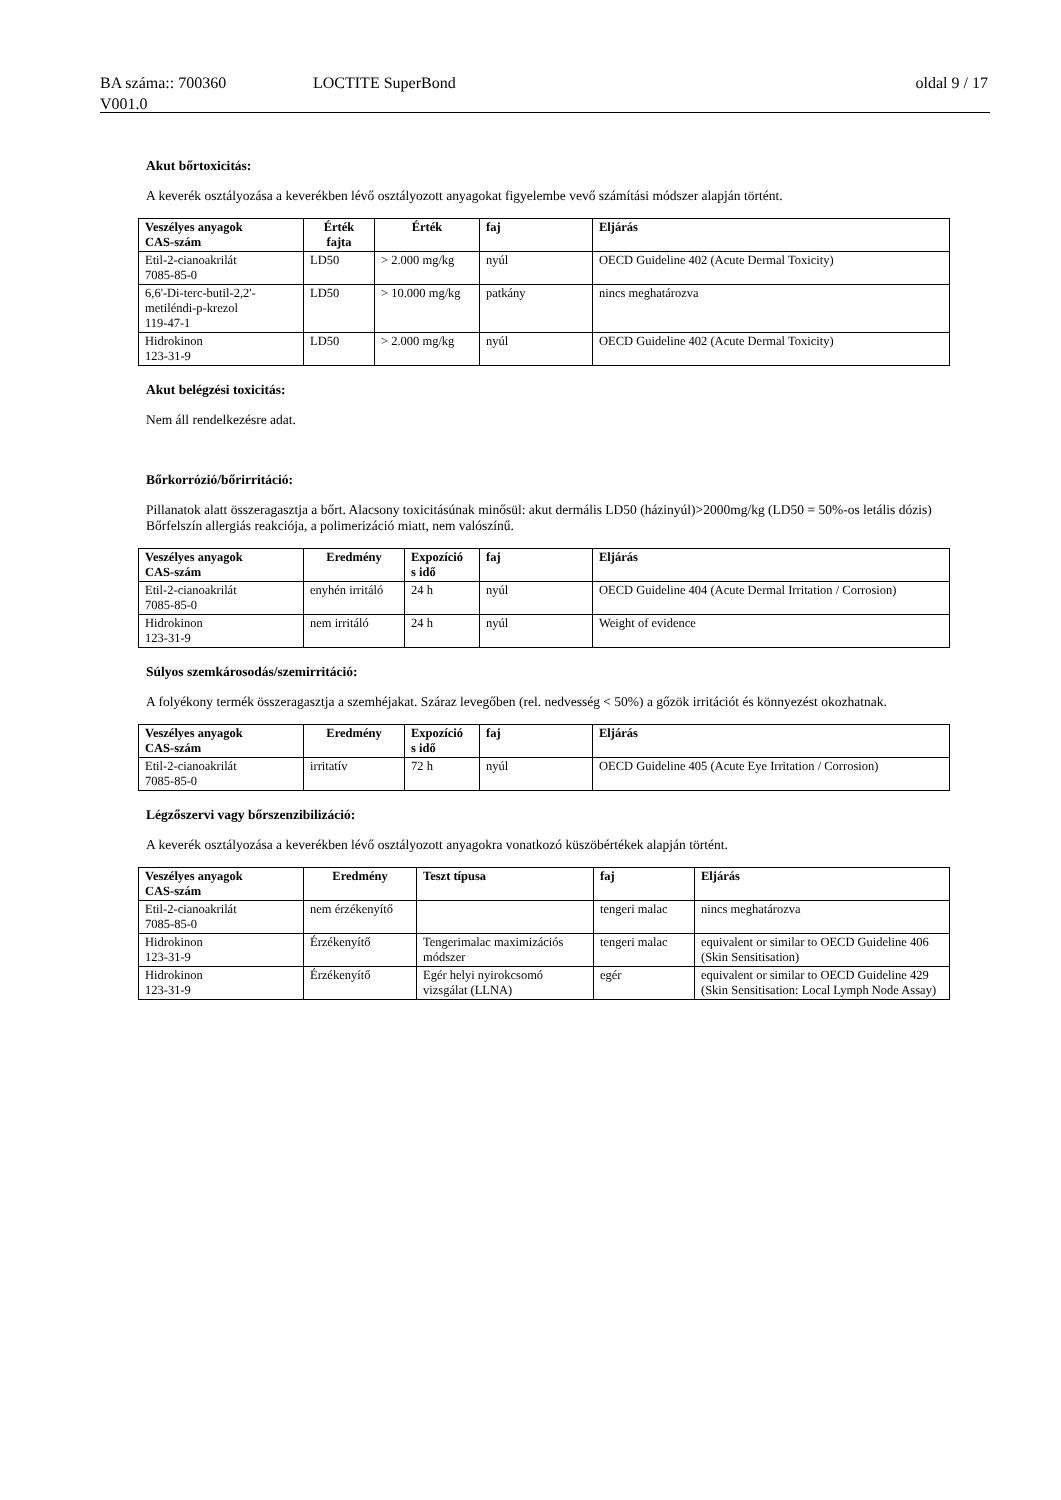BA száma:: 700360 LOCTITE SuperBond oldal 9 / 17
V001.0
Akut bőrtoxicitás:
A keverék osztályozása a keverékben lévő osztályozott anyagokat figyelembe vevő számítási módszer alapján történt.
| Veszélyes anyagok CAS-szám | Érték fajta | Érték | faj | Eljárás |
| --- | --- | --- | --- | --- |
| Etil-2-cianoakrilát 7085-85-0 | LD50 | > 2.000 mg/kg | nyúl | OECD Guideline 402 (Acute Dermal Toxicity) |
| 6,6'-Di-terc-butil-2,2'- metiléndi-p-krezol 119-47-1 | LD50 | > 10.000 mg/kg | patkány | nincs meghatározva |
| Hidrokinon 123-31-9 | LD50 | > 2.000 mg/kg | nyúl | OECD Guideline 402 (Acute Dermal Toxicity) |
Akut belégzési toxicitás:
Nem áll rendelkezésre adat.
Bőrkorrózió/bőrirritáció:
Pillanatok alatt összeragasztja a bőrt. Alacsony toxicitásúnak minősül: akut dermális LD50 (házinyúl)>2000mg/kg (LD50 = 50%-os letális dózis)
Bőrfelszín allergiás reakciója, a polimerizáció miatt, nem valószínű.
| Veszélyes anyagok CAS-szám | Eredmény | Expozíció s idő | faj | Eljárás |
| --- | --- | --- | --- | --- |
| Etil-2-cianoakrilát 7085-85-0 | enyhén irritáló | 24 h | nyúl | OECD Guideline 404 (Acute Dermal Irritation / Corrosion) |
| Hidrokinon 123-31-9 | nem irritáló | 24 h | nyúl | Weight of evidence |
Súlyos szemkárosodás/szemirritáció:
A folyékony termék összeragasztja a szemhéjakat. Száraz levegőben (rel. nedvesség < 50%) a gőzök irritációt és könnyezést okozhatnak.
| Veszélyes anyagok CAS-szám | Eredmény | Expozíció s idő | faj | Eljárás |
| --- | --- | --- | --- | --- |
| Etil-2-cianoakrilát 7085-85-0 | irritatív | 72 h | nyúl | OECD Guideline 405 (Acute Eye Irritation / Corrosion) |
Légzőszervi vagy bőrszenzibilizáció:
A keverék osztályozása a keverékben lévő osztályozott anyagokra vonatkozó küszöbértékek alapján történt.
| Veszélyes anyagok CAS-szám | Eredmény | Teszt típusa | faj | Eljárás |
| --- | --- | --- | --- | --- |
| Etil-2-cianoakrilát 7085-85-0 | nem érzékenyítő | | tengeri malac | nincs meghatározva |
| Hidrokinon 123-31-9 | Érzékenyítő | Tengerimalac maximizációs módszer | tengeri malac | equivalent or similar to OECD Guideline 406 (Skin Sensitisation) |
| Hidrokinon 123-31-9 | Érzékenyítő | Egér helyi nyirokcsomó vizsgálat (LLNA) | egér | equivalent or similar to OECD Guideline 429 (Skin Sensitisation: Local Lymph Node Assay) |